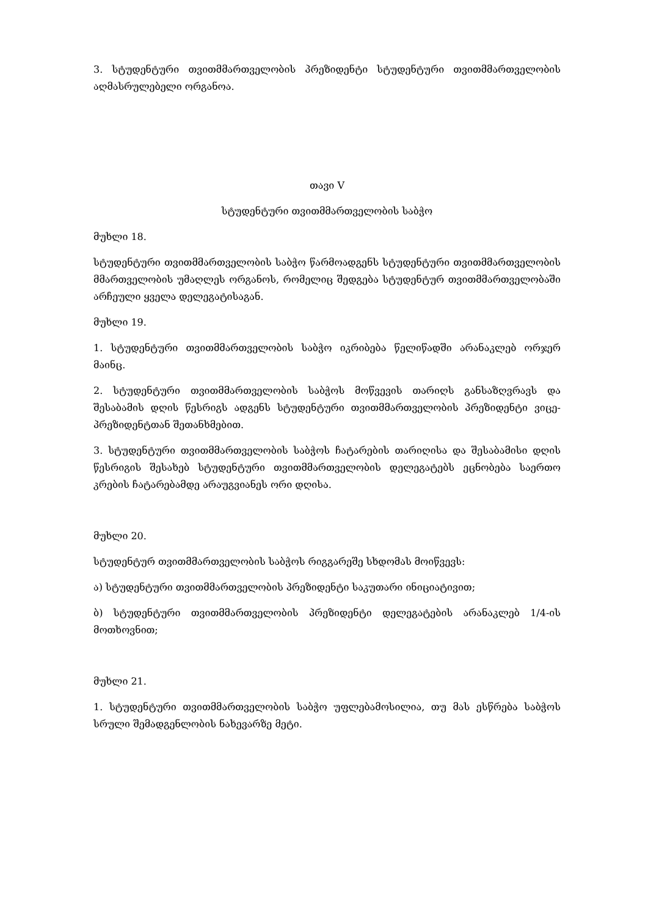3. სტუდენტური თვითმმართველობის პრეზიდენტი სტუდენტური თვითმმართველობის აღმასრულებელი ორგანოა.
თავი V
სტუდენტური თვითმმართველობის საბჭო
მუხლი 18.
სტუდენტური თვითმმართველობის საბჭო წარმოადგენს სტუდენტური თვითმმართველობის მმართველობის უმაღლეს ორგანოს, რომელიც შედგება სტუდენტურ თვითმმართველობაში არჩეული ყველა დელეგატისაგან.
მუხლი 19.
1. სტუდენტური თვითმმართველობის საბჭო იკრიბება წელიწადში არანაკლებ ორჯერ მაინც.
2. სტუდენტური თვითმმართველობის საბჭოს მოწვევის თარიღს განსაზღვრავს და შესაბამის დღის წესრიგს ადგენს სტუდენტური თვითმმართველობის პრეზიდენტი ვიცე-პრეზიდენტთან შეთანხმებით.
3. სტუდენტური თვითმმართველობის საბჭოს ჩატარების თარიღისა და შესაბამისი დღის წესრიგის შესახებ სტუდენტური თვითმმართველობის დელეგატებს ეცნობება საერთო კრების ჩატარებამდე არაუგვიანეს ორი დღისა.
მუხლი 20.
სტუდენტურ თვითმმართველობის საბჭოს რიგგარეშე სხდომას მოიწვევს:
ა) სტუდენტური თვითმმართველობის პრეზიდენტი საკუთარი ინიციატივით;
ბ) სტუდენტური თვითმმართველობის პრეზიდენტი დელეგატების არანაკლებ 1/4-ის მოთხოვნით;
მუხლი 21.
1. სტუდენტური თვითმმართველობის საბჭო უფლებამოსილია, თუ მას ესწრება საბჭოს სრული შემადგენლობის ნახევარზე მეტი.